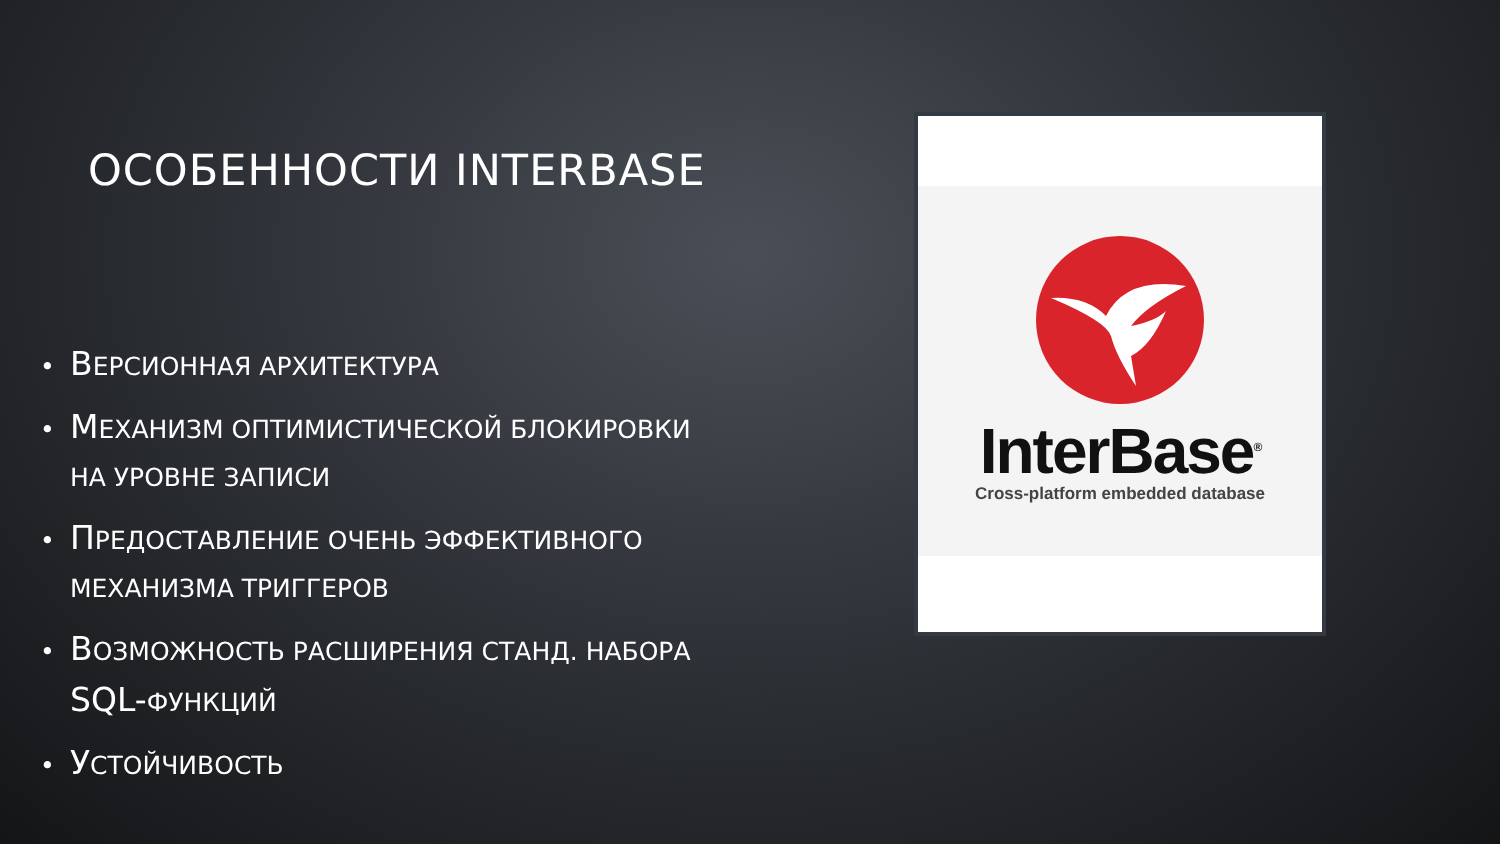ОСОБЕННОСТИ INTERBASE
• ВЕРСИОННАЯ АРХИТЕКТУРА
• МЕХАНИЗМ ОПТИМИСТИЧЕСКОЙ БЛОКИРОВКИ НА УРОВНЕ ЗАПИСИ
• ПРЕДОСТАВЛЕНИЕ ОЧЕНЬ ЭФФЕКТИВНОГО МЕХАНИЗМА ТРИГГЕРОВ
• ВОЗМОЖНОСТЬ РАСШИРЕНИЯ СТАНД. НАБОРА SQL-ФУНКЦИЙ
• УСТОЙЧИВОСТЬ
InterBase<sup>®</sup>
Cross-platform embedded database